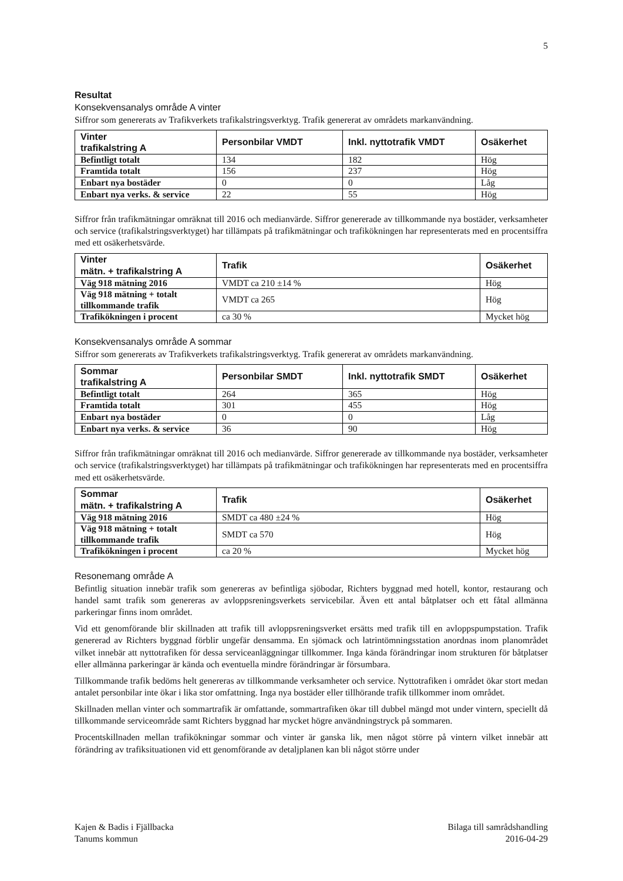5
Resultat
Konsekvensanalys område A vinter
Siffror som genererats av Trafikverkets trafikalstringsverktyg. Trafik genererat av områdets markanvändning.
| Vinter trafikalstring A | Personbilar VMDT | Inkl. nyttotrafik VMDT | Osäkerhet |
| --- | --- | --- | --- |
| Befintligt totalt | 134 | 182 | Hög |
| Framtida totalt | 156 | 237 | Hög |
| Enbart nya bostäder | 0 | 0 | Låg |
| Enbart nya verks. & service | 22 | 55 | Hög |
Siffror från trafikmätningar omräknat till 2016 och medianvärde. Siffror genererade av tillkommande nya bostäder, verksamheter och service (trafikalstringsverktyget) har tillämpats på trafikmätningar och trafikökningen har representerats med en procentsiffra med ett osäkerhetsvärde.
| Vinter mätn. + trafikalstring A | Trafik | Osäkerhet |
| --- | --- | --- |
| Väg 918 mätning 2016 | VMDT ca 210 ±14 % | Hög |
| Väg 918 mätning + totalt tillkommande trafik | VMDT ca 265 | Hög |
| Trafikökningen i procent | ca 30 % | Mycket hög |
Konsekvensanalys område A sommar
Siffror som genererats av Trafikverkets trafikalstringsverktyg. Trafik genererat av områdets markanvändning.
| Sommar trafikalstring A | Personbilar SMDT | Inkl. nyttotrafik SMDT | Osäkerhet |
| --- | --- | --- | --- |
| Befintligt totalt | 264 | 365 | Hög |
| Framtida totalt | 301 | 455 | Hög |
| Enbart nya bostäder | 0 | 0 | Låg |
| Enbart nya verks. & service | 36 | 90 | Hög |
Siffror från trafikmätningar omräknat till 2016 och medianvärde. Siffror genererade av tillkommande nya bostäder, verksamheter och service (trafikalstringsverktyget) har tillämpats på trafikmätningar och trafikökningen har representerats med en procentsiffra med ett osäkerhetsvärde.
| Sommar mätn. + trafikalstring A | Trafik | Osäkerhet |
| --- | --- | --- |
| Väg 918 mätning 2016 | SMDT ca 480 ±24 % | Hög |
| Väg 918 mätning + totalt tillkommande trafik | SMDT ca 570 | Hög |
| Trafikökningen i procent | ca 20 % | Mycket hög |
Resonemang område A
Befintlig situation innebär trafik som genereras av befintliga sjöbodar, Richters byggnad med hotell, kontor, restaurang och handel samt trafik som genereras av avloppsreningsverkets servicebilar. Även ett antal båtplatser och ett fåtal allmänna parkeringar finns inom området.
Vid ett genomförande blir skillnaden att trafik till avloppsreningsverket ersätts med trafik till en avloppspumpstation. Trafik genererad av Richters byggnad förblir ungefär densamma. En sjömack och latrintömningsstation anordnas inom planområdet vilket innebär att nyttotrafiken för dessa serviceanläggningar tillkommer. Inga kända förändringar inom strukturen för båtplatser eller allmänna parkeringar är kända och eventuella mindre förändringar är försumbara.
Tillkommande trafik bedöms helt genereras av tillkommande verksamheter och service. Nyttotrafiken i området ökar stort medan antalet personbilar inte ökar i lika stor omfattning. Inga nya bostäder eller tillhörande trafik tillkommer inom området.
Skillnaden mellan vinter och sommartrafik är omfattande, sommartrafiken ökar till dubbel mängd mot under vintern, speciellt då tillkommande serviceområde samt Richters byggnad har mycket högre användningstryck på sommaren.
Procentskillnaden mellan trafikökningar sommar och vinter är ganska lik, men något större på vintern vilket innebär att förändring av trafiksituationen vid ett genomförande av detaljplanen kan bli något större under
Kajen & Badis i Fjällbacka
Tanums kommun
Bilaga till samrådshandling
2016-04-29